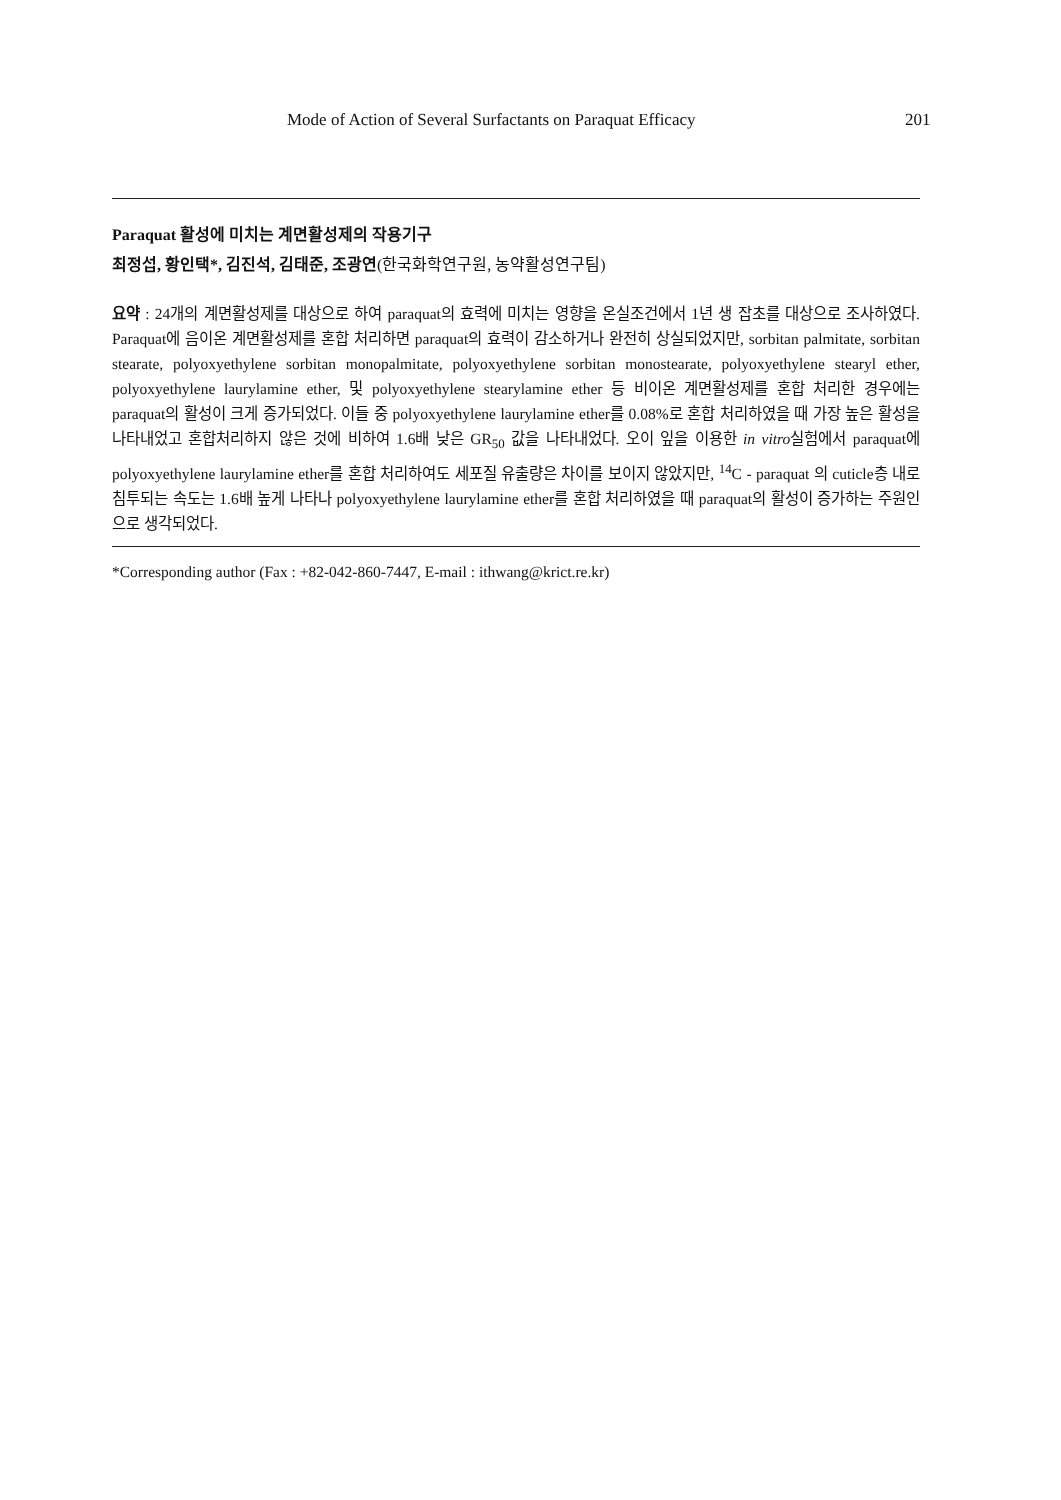Mode of Action of Several Surfactants on Paraquat Efficacy 201
Paraquat 활성에 미치는 계면활성제의 작용기구
최정섭, 황인택*, 김진석, 김태준, 조광연(한국화학연구원, 농약활성연구팀)
요약 : 24개의 계면활성제를 대상으로 하여 paraquat의 효력에 미치는 영향을 온실조건에서 1년 생 잡초를 대상으로 조사하였다. Paraquat에 음이온 계면활성제를 혼합 처리하면 paraquat의 효력이 감소하거나 완전히 상실되었지만, sorbitan palmitate, sorbitan stearate, polyoxyethylene sorbitan monopalmitate, polyoxyethylene sorbitan monostearate, polyoxyethylene stearyl ether, polyoxyethylene laurylamine ether, 및 polyoxyethylene stearylamine ether 등 비이온 계면활성제를 혼합 처리한 경우에는 paraquat의 활성이 크게 증가되었다. 이들 중 polyoxyethylene laurylamine ether를 0.08%로 혼합 처리하였을 때 가장 높은 활성을 나타내었고 혼합처리하지 않은 것에 비하여 1.6배 낮은 GR<sub>50</sub> 값을 나타내었다. 오이 잎을 이용한 in vitro실험에서 paraquat에 polyoxyethylene laurylamine ether를 혼합 처리하여도 세포질 유출량은 차이를 보이지 않았지만, <sup>14</sup>C - paraquat 의 cuticle층 내로 침투되는 속도는 1.6배 높게 나타나 polyoxyethylene laurylamine ether를 혼합 처리하였을 때 paraquat의 활성이 증가하는 주원인으로 생각되었다.
*Corresponding author (Fax : +82-042-860-7447, E-mail : ithwang@krict.re.kr)